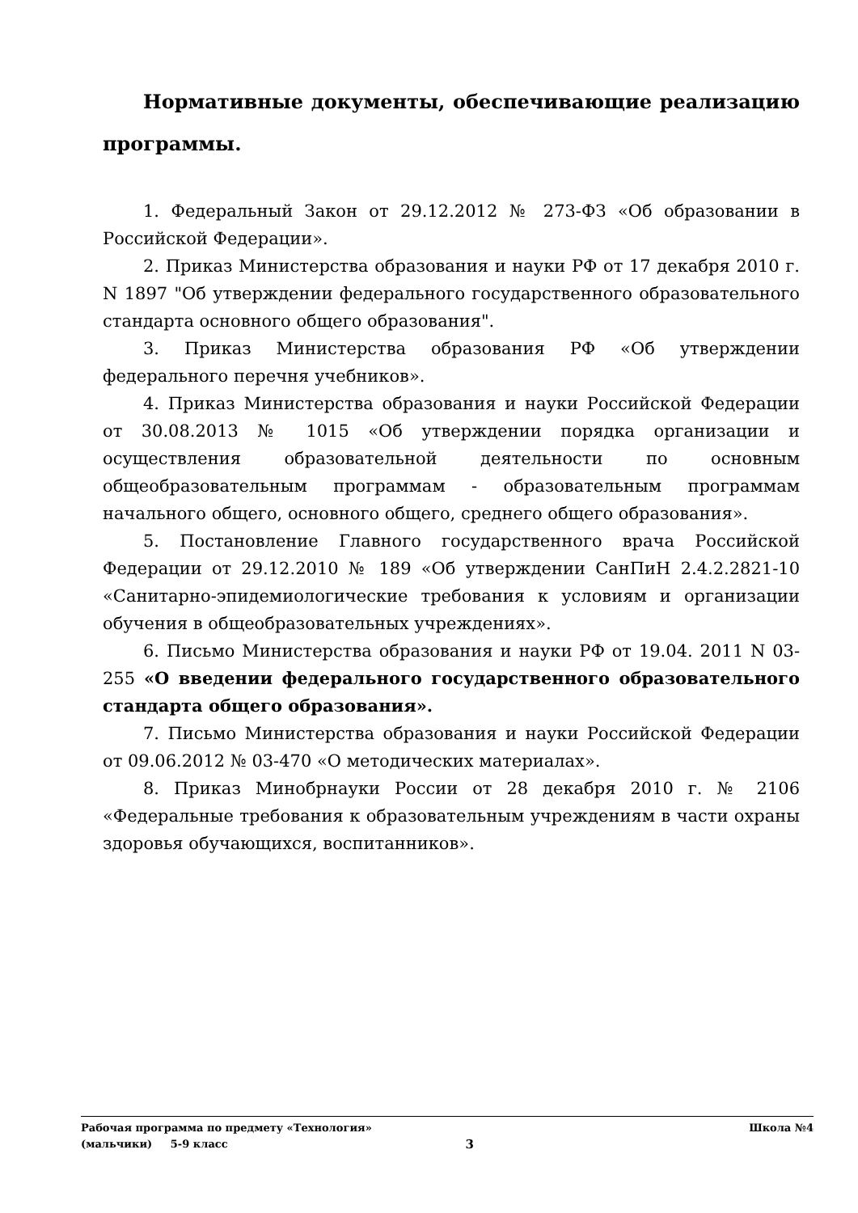Нормативные документы, обеспечивающие реализацию программы.
1. Федеральный Закон от 29.12.2012 № 273-ФЗ «Об образовании в Российской Федерации».
2. Приказ Министерства образования и науки РФ от 17 декабря 2010 г. N 1897 "Об утверждении федерального государственного образовательного стандарта основного общего образования".
3. Приказ Министерства образования РФ «Об утверждении федерального перечня учебников».
4. Приказ Министерства образования и науки Российской Федерации от 30.08.2013 № 1015 «Об утверждении порядка организации и осуществления образовательной деятельности по основным общеобразовательным программам - образовательным программам начального общего, основного общего, среднего общего образования».
5. Постановление Главного государственного врача Российской Федерации от 29.12.2010 № 189 «Об утверждении СанПиН 2.4.2.2821-10 «Санитарно-эпидемиологические требования к условиям и организации обучения в общеобразовательных учреждениях».
6. Письмо Министерства образования и науки РФ от 19.04. 2011 N 03-255 «О введении федерального государственного образовательного стандарта общего образования».
7. Письмо Министерства образования и науки Российской Федерации от 09.06.2012 № 03-470 «О методических материалах».
8. Приказ Минобрнауки России от 28 декабря 2010 г. № 2106 «Федеральные требования к образовательным учреждениям в части охраны здоровья обучающихся, воспитанников».
Рабочая программа по предмету «Технология» Школа №4
(мальчики) 5-9 класс 3